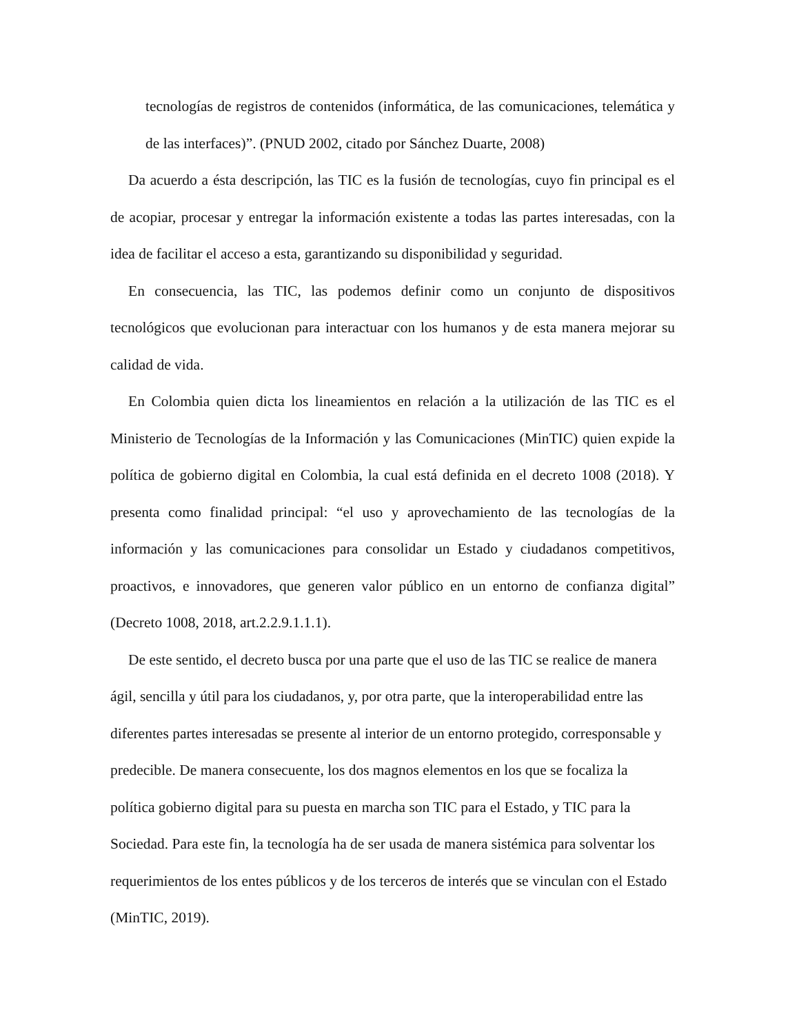tecnologías de registros de contenidos (informática, de las comunicaciones, telemática y de las interfaces)”. (PNUD 2002, citado por Sánchez Duarte, 2008)
Da acuerdo a ésta descripción, las TIC es la fusión de tecnologías, cuyo fin principal es el de acopiar, procesar y entregar la información existente a todas las partes interesadas, con la idea de facilitar el acceso a esta, garantizando su disponibilidad y seguridad.
En consecuencia, las TIC, las podemos definir como un conjunto de dispositivos tecnológicos que evolucionan para interactuar con los humanos y de esta manera mejorar su calidad de vida.
En Colombia quien dicta los lineamientos en relación a la utilización de las TIC es el Ministerio de Tecnologías de la Información y las Comunicaciones (MinTIC) quien expide la política de gobierno digital en Colombia, la cual está definida en el decreto 1008 (2018). Y presenta como finalidad principal: “el uso y aprovechamiento de las tecnologías de la información y las comunicaciones para consolidar un Estado y ciudadanos competitivos, proactivos, e innovadores, que generen valor público en un entorno de confianza digital” (Decreto 1008, 2018, art.2.2.9.1.1.1).
De este sentido, el decreto busca por una parte que el uso de las TIC se realice de manera ágil, sencilla y útil para los ciudadanos, y, por otra parte, que la interoperabilidad entre las diferentes partes interesadas se presente al interior de un entorno protegido, corresponsable y predecible. De manera consecuente, los dos magnos elementos en los que se focaliza la política gobierno digital para su puesta en marcha son TIC para el Estado, y TIC para la Sociedad. Para este fin, la tecnología ha de ser usada de manera sistémica para solventar los requerimientos de los entes públicos y de los terceros de interés que se vinculan con el Estado (MinTIC, 2019).